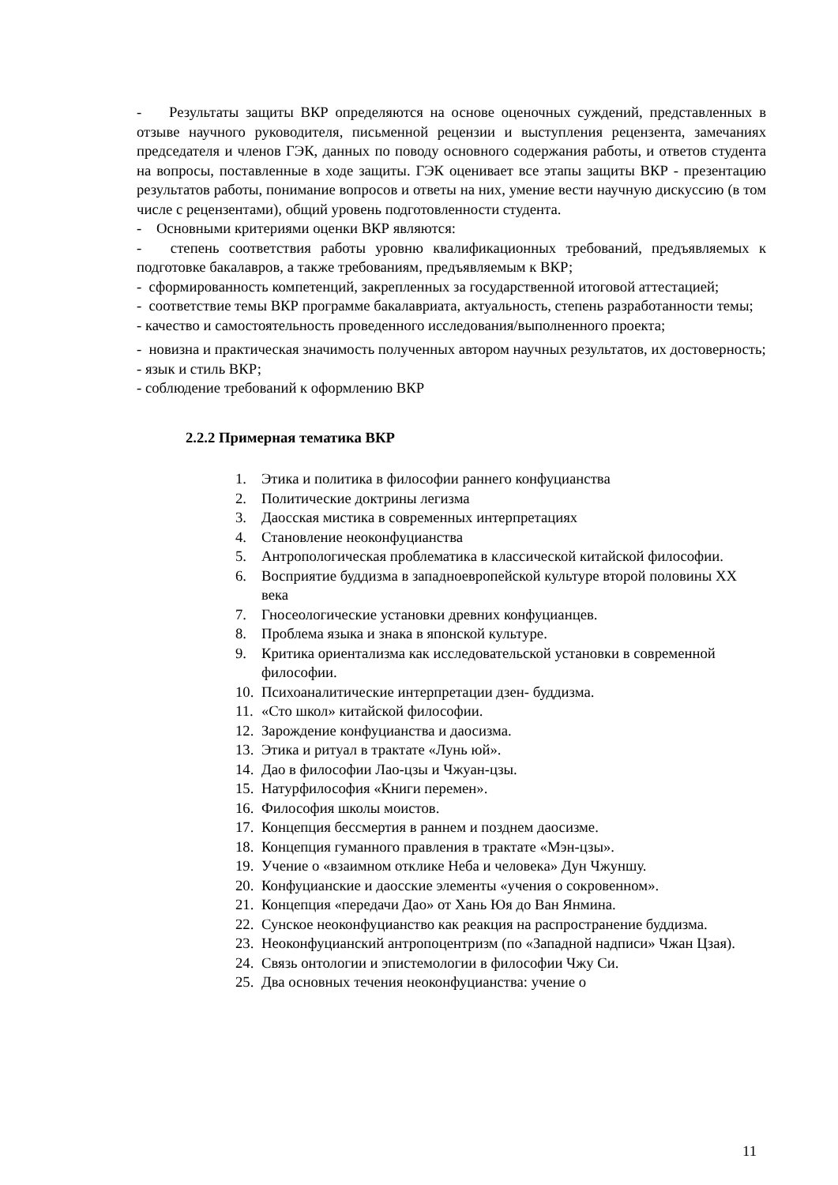- Результаты защиты ВКР определяются на основе оценочных суждений, представленных в отзыве научного руководителя, письменной рецензии и выступления рецензента, замечаниях председателя и членов ГЭК, данных по поводу основного содержания работы, и ответов студента на вопросы, поставленные в ходе защиты. ГЭК оценивает все этапы защиты ВКР - презентацию результатов работы, понимание вопросов и ответы на них, умение вести научную дискуссию (в том числе с рецензентами), общий уровень подготовленности студента.
- Основными критериями оценки ВКР являются:
- степень соответствия работы уровню квалификационных требований, предъявляемых к подготовке бакалавров, а также требованиям, предъявляемым к ВКР;
- сформированность компетенций, закрепленных за государственной итоговой аттестацией;
- соответствие темы ВКР программе бакалавриата, актуальность, степень разработанности темы;
- качество и самостоятельность проведенного исследования/выполненного проекта;
- новизна и практическая значимость полученных автором научных результатов, их достоверность;
- язык и стиль ВКР;
- соблюдение требований к оформлению ВКР
2.2.2 Примерная тематика ВКР
1. Этика и политика в философии раннего конфуцианства
2. Политические доктрины легизма
3. Даосская мистика в современных интерпретациях
4. Становление неоконфуцианства
5. Антропологическая проблематика в классической китайской философии.
6. Восприятие буддизма в западноевропейской культуре второй половины XX века
7. Гносеологические установки древних конфуцианцев.
8. Проблема языка и знака в японской культуре.
9. Критика ориентализма как исследовательской установки в современной философии.
10. Психоаналитические интерпретации дзен- буддизма.
11. «Сто школ» китайской философии.
12. Зарождение конфуцианства и даосизма.
13. Этика и ритуал в трактате «Лунь юй».
14. Дао в философии Лао-цзы и Чжуан-цзы.
15. Натурфилософия «Книги перемен».
16. Философия школы моистов.
17. Концепция бессмертия в раннем и позднем даосизме.
18. Концепция гуманного правления в трактате «Мэн-цзы».
19. Учение о «взаимном отклике Неба и человека» Дун Чжуншу.
20. Конфуцианские и даосские элементы «учения о сокровенном».
21. Концепция «передачи Дао» от Хань Юя до Ван Янмина.
22. Сунское неоконфуцианство как реакция на распространение буддизма.
23. Неоконфуцианский антропоцентризм (по «Западной надписи» Чжан Цзая).
24. Связь онтологии и эпистемологии в философии Чжу Си.
25. Два основных течения неоконфуцианства: учение о
11